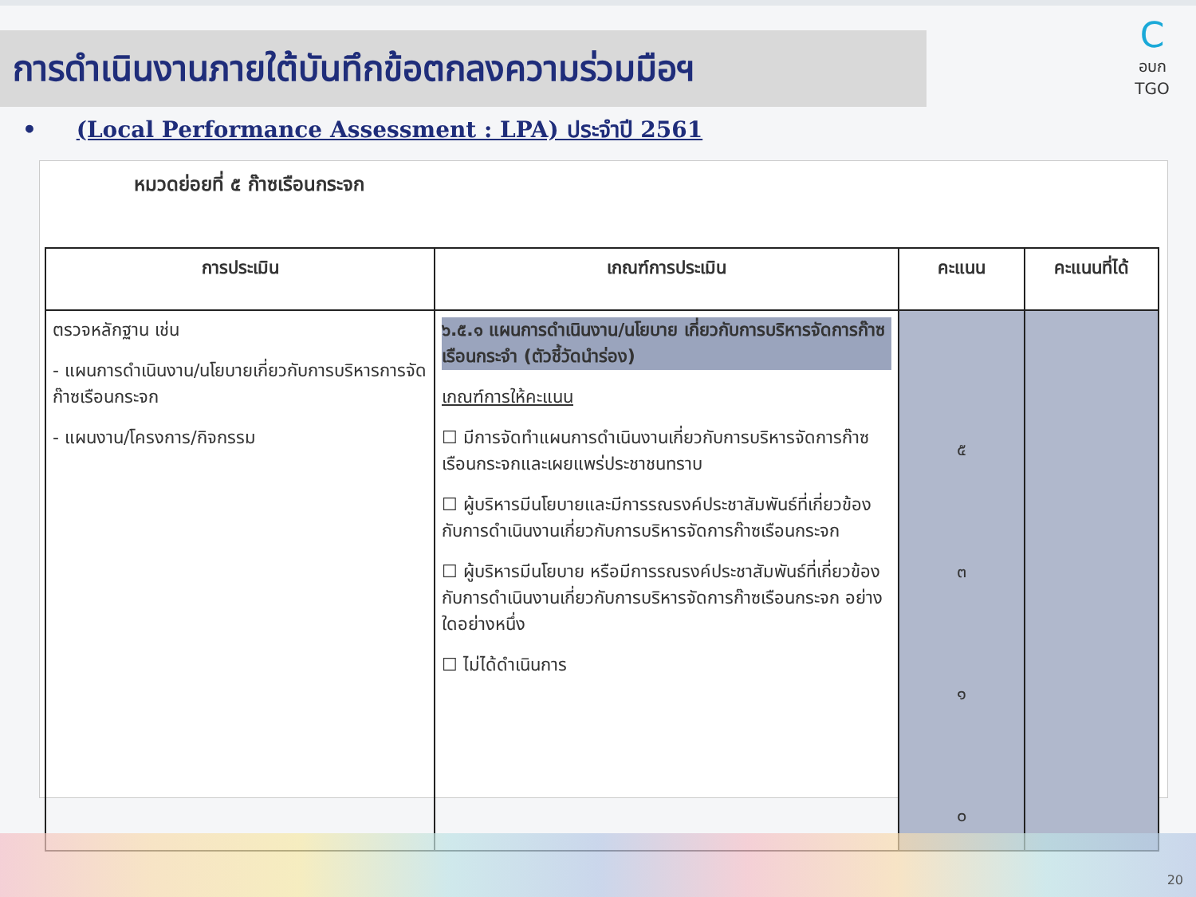การดำเนินงานภายใต้บันทึกข้อตกลงความร่วมมือฯ
C
อบก TGO
• (Local Performance Assessment : LPA) ประจำปี 2561
หมวดย่อยที่ ๕ ก๊าซเรือนกระจก
| การประเมิน | เกณฑ์การประเมิน | คะแนน | คะแนนที่ได้ |
| --- | --- | --- | --- |
| ตรวจหลักฐาน เช่น - แผนการดำเนินงาน/นโยบายเกี่ยวกับการบริหารการจัดก๊าซเรือนกระจก - แผนงาน/โครงการ/กิจกรรม | ๖.๕.๑ แผนการดำเนินงาน/นโยบาย เกี่ยวกับการบริหารจัดการก๊าซเรือนกระจำ (ตัวชี้วัดนำร่อง) เกณฑ์การให้คะแนน ☐ มีการจัดทำแผนการดำเนินงานเกี่ยวกับการบริหารจัดการก๊าซเรือนกระจกและเผยแพร่ประชาชนทราบ ☐ ผู้บริหารมีนโยบายและมีการรณรงค์ประชาสัมพันธ์ที่เกี่ยวข้องกับการดำเนินงานเกี่ยวกับการบริหารจัดการก๊าซเรือนกระจก ☐ ผู้บริหารมีนโยบาย หรือมีการรณรงค์ประชาสัมพันธ์ที่เกี่ยวข้องกับการดำเนินงานเกี่ยวกับการบริหารจัดการก๊าซเรือนกระจก อย่างใดอย่างหนึ่ง ☐ ไม่ได้ดำเนินการ | ๕ ๓ ๑ ๐ | |
20